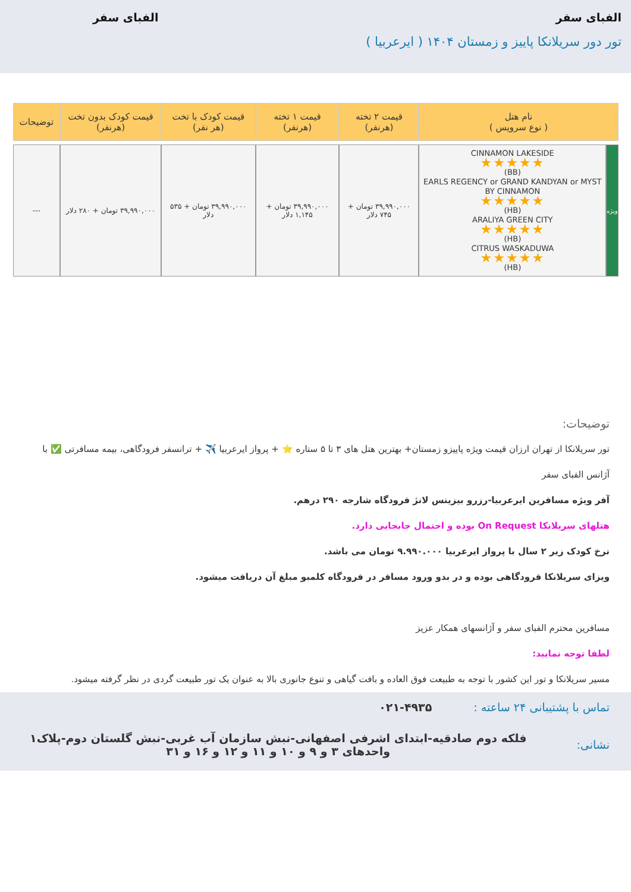الفبای سفر الفبای سفر
تور دور سریلانکا پاییز و زمستان ۱۴۰۴ ( ایرعربیا )
| نام هتل ( نوع سرویس ) | | قیمت ۲ تخته (هرنفر) | قیمت ۱ تخته (هرنفر) | قیمت کودک با تخت (هر نفر) | قیمت کودک بدون تخت (هرنفر) | توضیحات |
| --- | --- | --- | --- | --- | --- | --- |
| ویژه | CINNAMON LAKESIDE ★★★★★ (BB) EARLS REGENCY or GRAND KANDYAN or MYST BY CINNAMON ★★★★★ (HB) ARALIYA GREEN CITY ★★★★★ (HB) CITRUS WASKADUWA ★★★★★ (HB) | ۳۹,۹۹۰,۰۰۰ تومان + ۷۴۵ دلار | ۳۹,۹۹۰,۰۰۰ تومان + ۱,۱۴۵ دلار | ۳۹,۹۹۰,۰۰۰ تومان + ۵۳۵ دلار | ۳۹,۹۹۰,۰۰۰ تومان + ۲۸۰ دلار | --- |
توضیحات:
تور سریلانکا از تهران ارزان قیمت ویژه پاییزو زمستان+ بهترین هتل های ۳ تا ۵ ستاره ⭐ + پرواز ایرعربیا ✈️ + ترانسفر فرودگاهی، بیمه مسافرتی ✅ با آژانس الفبای سفر
آفر ویژه مسافرین ایرعربیا-رزرو بیزینس لانژ فرودگاه شارجه ۲۹۰ درهم.
هتلهای سریلانکا On Request بوده و احتمال جابجایی دارد.
نرخ کودک زیر ۲ سال با پرواز ایرعربیا ۹.۹۹۰.۰۰۰ تومان می باشد.
ویزای سریلانکا فرودگاهی بوده و در بدو ورود مسافر در فرودگاه کلمبو مبلغ آن دریافت میشود.
مسافرین محترم الفبای سفر و آژانسهای همکار عزیز
لطفا توجه نمایید:
مسیر سریلانکا و تور این کشور با توجه به طبیعت فوق العاده و بافت گیاهی و تنوع جانوری بالا به عنوان یک تور طبیعت گردی در نظر گرفته میشود.
تماس با پشتیبانی ۲۴ ساعته : ۰۲۱-۴۹۳۵
نشانی: فلکه دوم صادقیه-ابتدای اشرفی اصفهانی-نبش سازمان آب غربی-نبش گلستان دوم-پلاک۱ واحدهای ۳ و ۹ و ۱۰ و ۱۱ و ۱۲ و ۱۶ و ۳۱